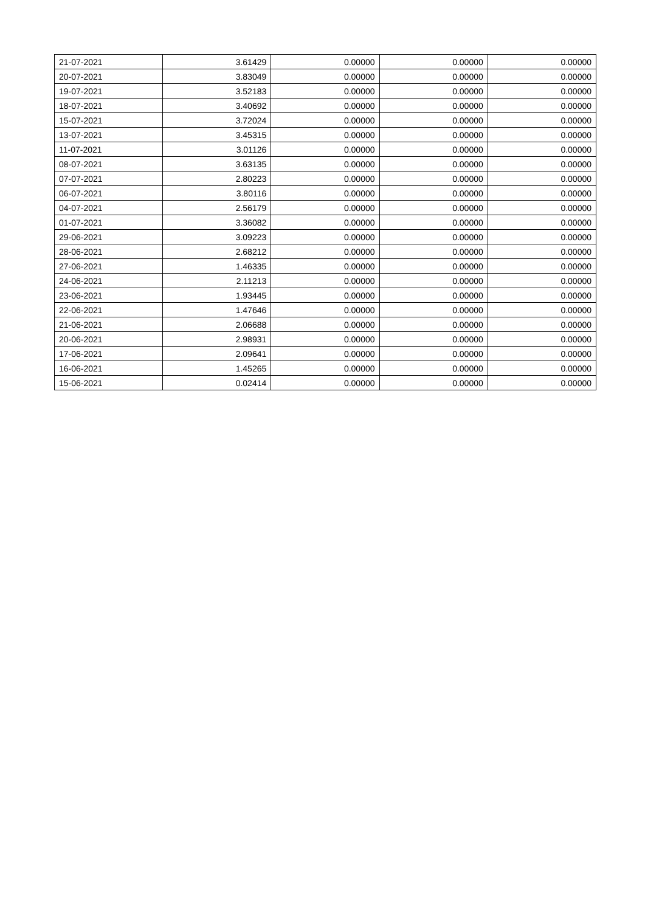| 21-07-2021 | 3.61429 | 0.00000 | 0.00000 | 0.00000 |
| 20-07-2021 | 3.83049 | 0.00000 | 0.00000 | 0.00000 |
| 19-07-2021 | 3.52183 | 0.00000 | 0.00000 | 0.00000 |
| 18-07-2021 | 3.40692 | 0.00000 | 0.00000 | 0.00000 |
| 15-07-2021 | 3.72024 | 0.00000 | 0.00000 | 0.00000 |
| 13-07-2021 | 3.45315 | 0.00000 | 0.00000 | 0.00000 |
| 11-07-2021 | 3.01126 | 0.00000 | 0.00000 | 0.00000 |
| 08-07-2021 | 3.63135 | 0.00000 | 0.00000 | 0.00000 |
| 07-07-2021 | 2.80223 | 0.00000 | 0.00000 | 0.00000 |
| 06-07-2021 | 3.80116 | 0.00000 | 0.00000 | 0.00000 |
| 04-07-2021 | 2.56179 | 0.00000 | 0.00000 | 0.00000 |
| 01-07-2021 | 3.36082 | 0.00000 | 0.00000 | 0.00000 |
| 29-06-2021 | 3.09223 | 0.00000 | 0.00000 | 0.00000 |
| 28-06-2021 | 2.68212 | 0.00000 | 0.00000 | 0.00000 |
| 27-06-2021 | 1.46335 | 0.00000 | 0.00000 | 0.00000 |
| 24-06-2021 | 2.11213 | 0.00000 | 0.00000 | 0.00000 |
| 23-06-2021 | 1.93445 | 0.00000 | 0.00000 | 0.00000 |
| 22-06-2021 | 1.47646 | 0.00000 | 0.00000 | 0.00000 |
| 21-06-2021 | 2.06688 | 0.00000 | 0.00000 | 0.00000 |
| 20-06-2021 | 2.98931 | 0.00000 | 0.00000 | 0.00000 |
| 17-06-2021 | 2.09641 | 0.00000 | 0.00000 | 0.00000 |
| 16-06-2021 | 1.45265 | 0.00000 | 0.00000 | 0.00000 |
| 15-06-2021 | 0.02414 | 0.00000 | 0.00000 | 0.00000 |